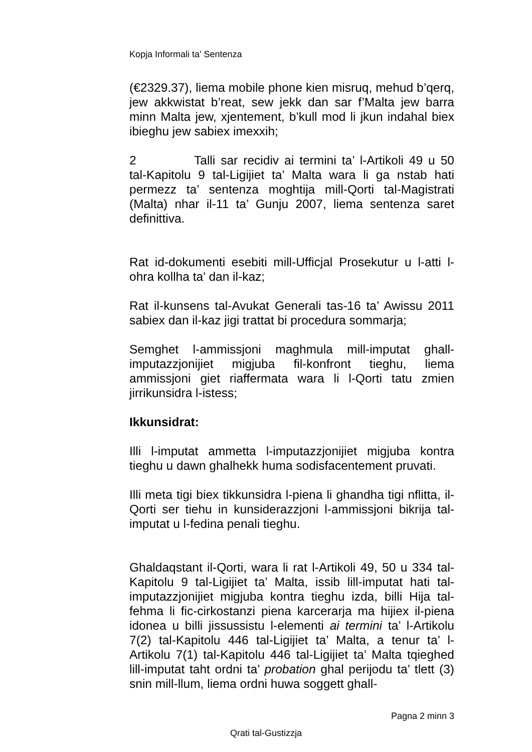Kopja Informali ta' Sentenza
(€2329.37), liema mobile phone kien misruq, mehud b’qerq, jew akkwistat b’reat, sew jekk dan sar f’Malta jew barra minn Malta jew, xjentement, b’kull mod li jkun indahal biex ibieghu jew sabiex imexxih;
2 Talli sar recidiv ai termini ta’ l-Artikoli 49 u 50 tal-Kapitolu 9 tal-Ligijiet ta’ Malta wara li ga nstab hati permezz ta’ sentenza moghtija mill-Qorti tal-Magistrati (Malta) nhar il-11 ta’ Gunju 2007, liema sentenza saret definittiva.
Rat id-dokumenti esebiti mill-Ufficjal Prosekutur u l-atti l-ohra kollha ta’ dan il-kaz;
Rat il-kunsens tal-Avukat Generali tas-16 ta’ Awissu 2011 sabiex dan il-kaz jigi trattat bi procedura sommarja;
Semghet l-ammissjoni maghmula mill-imputat ghall-imputazzjonijiet migjuba fil-konfront tieghu, liema ammissjoni giet riaffermata wara li l-Qorti tatu zmien jirrikunsidra l-istess;
Ikkunsidrat:
Illi l-imputat ammetta l-imputazzjonijiet migjuba kontra tieghu u dawn ghalhekk huma sodisfacentement pruvati.
Illi meta tigi biex tikkunsidra l-piena li ghandha tigi nflitta, il-Qorti ser tiehu in kunsiderazzjoni l-ammissjoni bikrija tal-imputat u l-fedina penali tieghu.
Ghaldaqstant il-Qorti, wara li rat l-Artikoli 49, 50 u 334 tal-Kapitolu 9 tal-Ligijiet ta’ Malta, issib lill-imputat hati tal-imputazzjonijiet migjuba kontra tieghu izda, billi Hija tal-fehma li fic-cirkostanzi piena karcerarja ma hijiex il-piena idonea u billi jissussistu l-elementi ai termini ta’ l-Artikolu 7(2) tal-Kapitolu 446 tal-Ligijiet ta’ Malta, a tenur ta’ l-Artikolu 7(1) tal-Kapitolu 446 tal-Ligijiet ta’ Malta tqieghed lill-imputat taht ordni ta’ probation ghal perijodu ta’ tlett (3) snin mill-llum, liema ordni huwa soggett ghall-
Pagna 2 minn 3
Qrati tal-Gustizzja